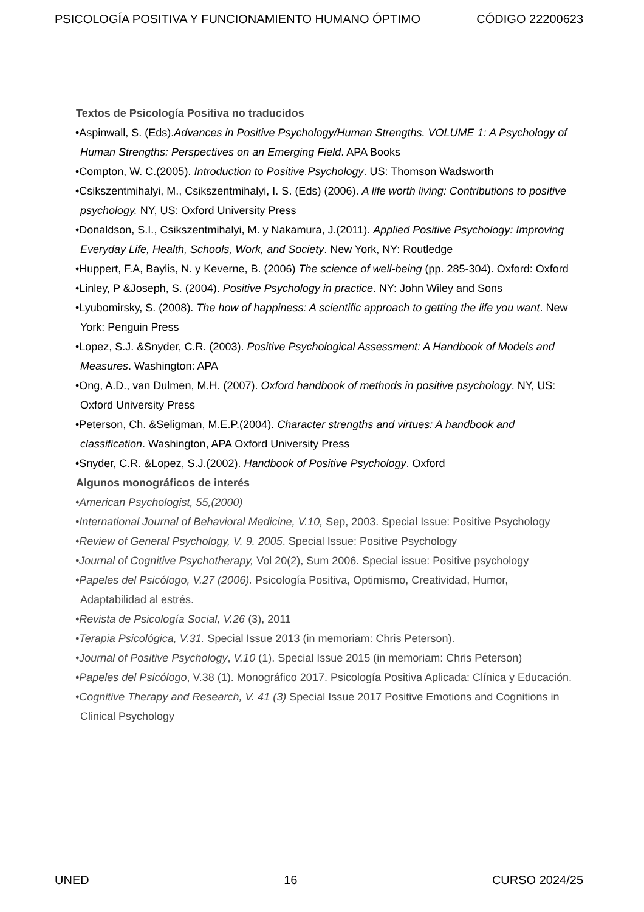PSICOLOGÍA POSITIVA Y FUNCIONAMIENTO HUMANO ÓPTIMO CÓDIGO 22200623
Textos de Psicología Positiva no traducidos
•Aspinwall, S. (Eds).Advances in Positive Psychology/Human Strengths. VOLUME 1: A Psychology of Human Strengths: Perspectives on an Emerging Field. APA Books
•Compton, W. C.(2005). Introduction to Positive Psychology. US: Thomson Wadsworth
•Csikszentmihalyi, M., Csikszentmihalyi, I. S. (Eds) (2006). A life worth living: Contributions to positive psychology. NY, US: Oxford University Press
•Donaldson, S.I., Csikszentmihalyi, M. y Nakamura, J.(2011). Applied Positive Psychology: Improving Everyday Life, Health, Schools, Work, and Society. New York, NY: Routledge
•Huppert, F.A, Baylis, N. y Keverne, B. (2006) The science of well-being (pp. 285-304). Oxford: Oxford
•Linley, P &Joseph, S. (2004). Positive Psychology in practice. NY: John Wiley and Sons
•Lyubomirsky, S. (2008). The how of happiness: A scientific approach to getting the life you want. New York: Penguin Press
•Lopez, S.J. &Snyder, C.R. (2003). Positive Psychological Assessment: A Handbook of Models and Measures. Washington: APA
•Ong, A.D., van Dulmen, M.H. (2007). Oxford handbook of methods in positive psychology. NY, US: Oxford University Press
•Peterson, Ch. &Seligman, M.E.P.(2004). Character strengths and virtues: A handbook and classification. Washington, APA Oxford University Press
•Snyder, C.R. &Lopez, S.J.(2002). Handbook of Positive Psychology. Oxford
Algunos monográficos de interés
•American Psychologist, 55,(2000)
•International Journal of Behavioral Medicine, V.10, Sep, 2003. Special Issue: Positive Psychology
•Review of General Psychology, V. 9. 2005. Special Issue: Positive Psychology
•Journal of Cognitive Psychotherapy, Vol 20(2), Sum 2006. Special issue: Positive psychology
•Papeles del Psicólogo, V.27 (2006). Psicología Positiva, Optimismo, Creatividad, Humor, Adaptabilidad al estrés.
•Revista de Psicología Social, V.26 (3), 2011
•Terapia Psicológica, V.31. Special Issue 2013 (in memoriam: Chris Peterson).
•Journal of Positive Psychology, V.10 (1). Special Issue 2015 (in memoriam: Chris Peterson)
•Papeles del Psicólogo, V.38 (1). Monográfico 2017. Psicología Positiva Aplicada: Clínica y Educación.
•Cognitive Therapy and Research, V. 41 (3) Special Issue 2017 Positive Emotions and Cognitions in Clinical Psychology
UNED 16 CURSO 2024/25